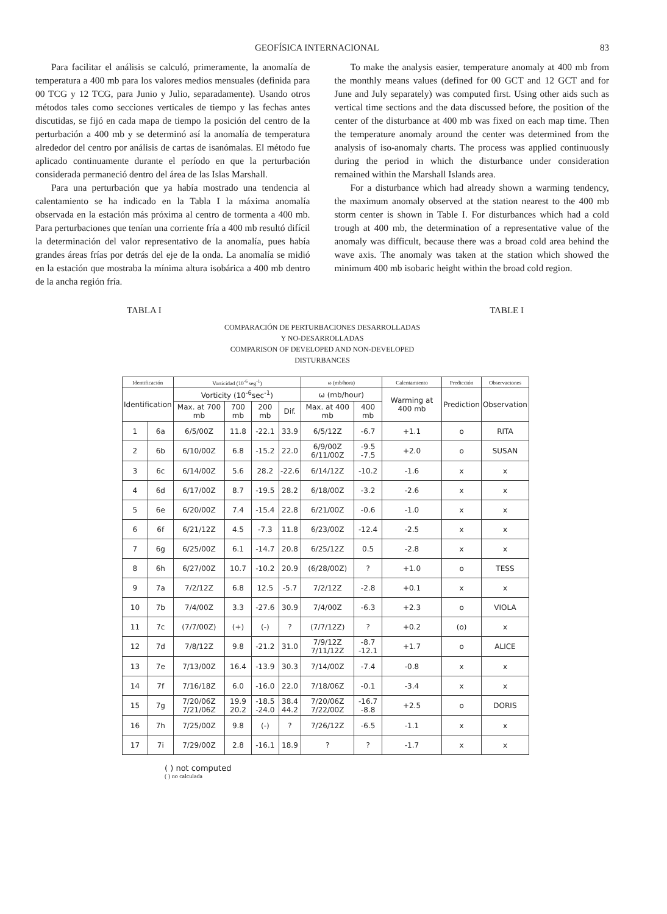GEOFÍSICA INTERNACIONAL 83
Para facilitar el análisis se calculó, primeramente, la anomalía de temperatura a 400 mb para los valores medios mensuales (definida para 00 TCG y 12 TCG, para Junio y Julio, separadamente). Usando otros métodos tales como secciones verticales de tiempo y las fechas antes discutidas, se fijó en cada mapa de tiempo la posición del centro de la perturbación a 400 mb y se determinó así la anomalía de temperatura alrededor del centro por análisis de cartas de isanómalas. El método fue aplicado continuamente durante el período en que la perturbación considerada permaneció dentro del área de las Islas Marshall.
Para una perturbación que ya había mostrado una tendencia al calentamiento se ha indicado en la Tabla I la máxima anomalía observada en la estación más próxima al centro de tormenta a 400 mb. Para perturbaciones que tenían una corriente fría a 400 mb resultó difícil la determinación del valor representativo de la anomalía, pues había grandes áreas frías por detrás del eje de la onda. La anomalía se midió en la estación que mostraba la mínima altura isobárica a 400 mb dentro de la ancha región fría.
To make the analysis easier, temperature anomaly at 400 mb from the monthly means values (defined for 00 GCT and 12 GCT and for June and July separately) was computed first. Using other aids such as vertical time sections and the data discussed before, the position of the center of the disturbance at 400 mb was fixed on each map time. Then the temperature anomaly around the center was determined from the analysis of iso-anomaly charts. The process was applied continuously during the period in which the disturbance under consideration remained within the Marshall Islands area.
For a disturbance which had already shown a warming tendency, the maximum anomaly observed at the station nearest to the 400 mb storm center is shown in Table I. For disturbances which had a cold trough at 400 mb, the determination of a representative value of the anomaly was difficult, because there was a broad cold area behind the wave axis. The anomaly was taken at the station which showed the minimum 400 mb isobaric height within the broad cold region.
TABLA I TABLE I
COMPARACIÓN DE PERTURBACIONES DESARROLLADAS
Y NO-DESARROLLADAS
COMPARISON OF DEVELOPED AND NON-DEVELOPED
DISTURBANCES
| Identificación | | Vorticidad (10<sup>-6</sup> seg<sup>-1</sup>) | | | | ω (mb/hora) | | Calentamiento | Predicción | Observaciones |
| --- | --- | --- | --- | --- | --- | --- | --- | --- | --- | --- |
| Identification | | Vorticity (10<sup>-6</sup>sec<sup>-1</sup>) | | | | ω (mb/hour) | | Warming at 400 mb | Prediction | Observation |
| | | Max. at 700 mb | 700 mb | 200 mb | Dif. | Max. at 400 mb | 400 mb | | | |
| 1 | 6a | 6/5/00Z | 11.8 | -22.1 | 33.9 | 6/5/12Z | -6.7 | +1.1 | o | RITA |
| 2 | 6b | 6/10/00Z | 6.8 | -15.2 | 22.0 | 6/9/00Z 6/11/00Z | -9.5 -7.5 | +2.0 | o | SUSAN |
| 3 | 6c | 6/14/00Z | 5.6 | 28.2 | -22.6 | 6/14/12Z | -10.2 | -1.6 | x | x |
| 4 | 6d | 6/17/00Z | 8.7 | -19.5 | 28.2 | 6/18/00Z | -3.2 | -2.6 | x | x |
| 5 | 6e | 6/20/00Z | 7.4 | -15.4 | 22.8 | 6/21/00Z | -0.6 | -1.0 | x | x |
| 6 | 6f | 6/21/12Z | 4.5 | -7.3 | 11.8 | 6/23/00Z | -12.4 | -2.5 | x | x |
| 7 | 6g | 6/25/00Z | 6.1 | -14.7 | 20.8 | 6/25/12Z | 0.5 | -2.8 | x | x |
| 8 | 6h | 6/27/00Z | 10.7 | -10.2 | 20.9 | (6/28/00Z) | ? | +1.0 | o | TESS |
| 9 | 7a | 7/2/12Z | 6.8 | 12.5 | -5.7 | 7/2/12Z | -2.8 | +0.1 | x | x |
| 10 | 7b | 7/4/00Z | 3.3 | -27.6 | 30.9 | 7/4/00Z | -6.3 | +2.3 | o | VIOLA |
| 11 | 7c | (7/7/00Z) | (+) | (-) | ? | (7/7/12Z) | ? | +0.2 | (o) | x |
| 12 | 7d | 7/8/12Z | 9.8 | -21.2 | 31.0 | 7/9/12Z 7/11/12Z | -8.7 -12.1 | +1.7 | o | ALICE |
| 13 | 7e | 7/13/00Z | 16.4 | -13.9 | 30.3 | 7/14/00Z | -7.4 | -0.8 | x | x |
| 14 | 7f | 7/16/18Z | 6.0 | -16.0 | 22.0 | 7/18/06Z | -0.1 | -3.4 | x | x |
| 15 | 7g | 7/20/06Z 7/21/06Z | 19.9 20.2 | -18.5 -24.0 | 38.4 44.2 | 7/20/06Z 7/22/00Z | -16.7 -8.8 | +2.5 | o | DORIS |
| 16 | 7h | 7/25/00Z | 9.8 | (-) | ? | 7/26/12Z | -6.5 | -1.1 | x | x |
| 17 | 7i | 7/29/00Z | 2.8 | -16.1 | 18.9 | ? | ? | -1.7 | x | x |
( ) not computed
( ) no calculada